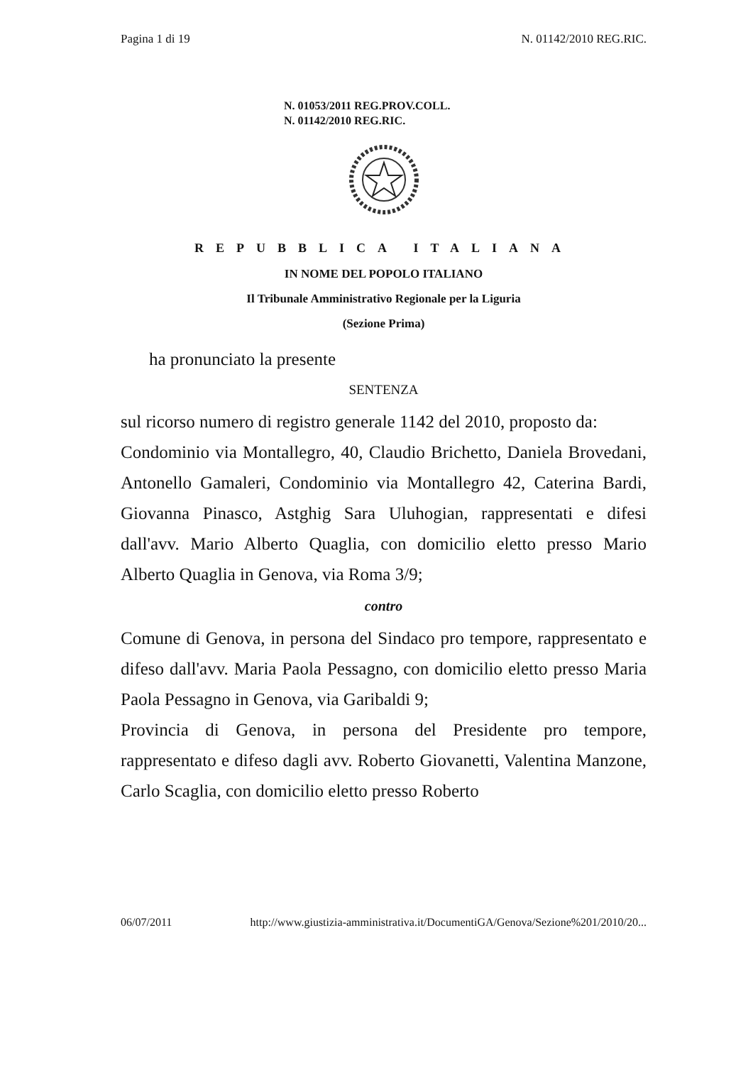Pagina 1 di 19 N. 01142/2010 REG.RIC.
N. 01053/2011 REG.PROV.COLL.
N. 01142/2010 REG.RIC.
REPUBBLICA ITALIANA
IN NOME DEL POPOLO ITALIANO
Il Tribunale Amministrativo Regionale per la Liguria
(Sezione Prima)
ha pronunciato la presente
SENTENZA
sul ricorso numero di registro generale 1142 del 2010, proposto da:
Condominio via Montallegro, 40, Claudio Brichetto, Daniela Brovedani, Antonello Gamaleri, Condominio via Montallegro 42, Caterina Bardi, Giovanna Pinasco, Astghig Sara Uluhogian, rappresentati e difesi dall'avv. Mario Alberto Quaglia, con domicilio eletto presso Mario Alberto Quaglia in Genova, via Roma 3/9;
contro
Comune di Genova, in persona del Sindaco pro tempore, rappresentato e difeso dall'avv. Maria Paola Pessagno, con domicilio eletto presso Maria Paola Pessagno in Genova, via Garibaldi 9;
Provincia di Genova, in persona del Presidente pro tempore, rappresentato e difeso dagli avv. Roberto Giovanetti, Valentina Manzone, Carlo Scaglia, con domicilio eletto presso Roberto
06/07/2011 http://www.giustizia-amministrativa.it/DocumentiGA/Genova/Sezione%201/2010/20...